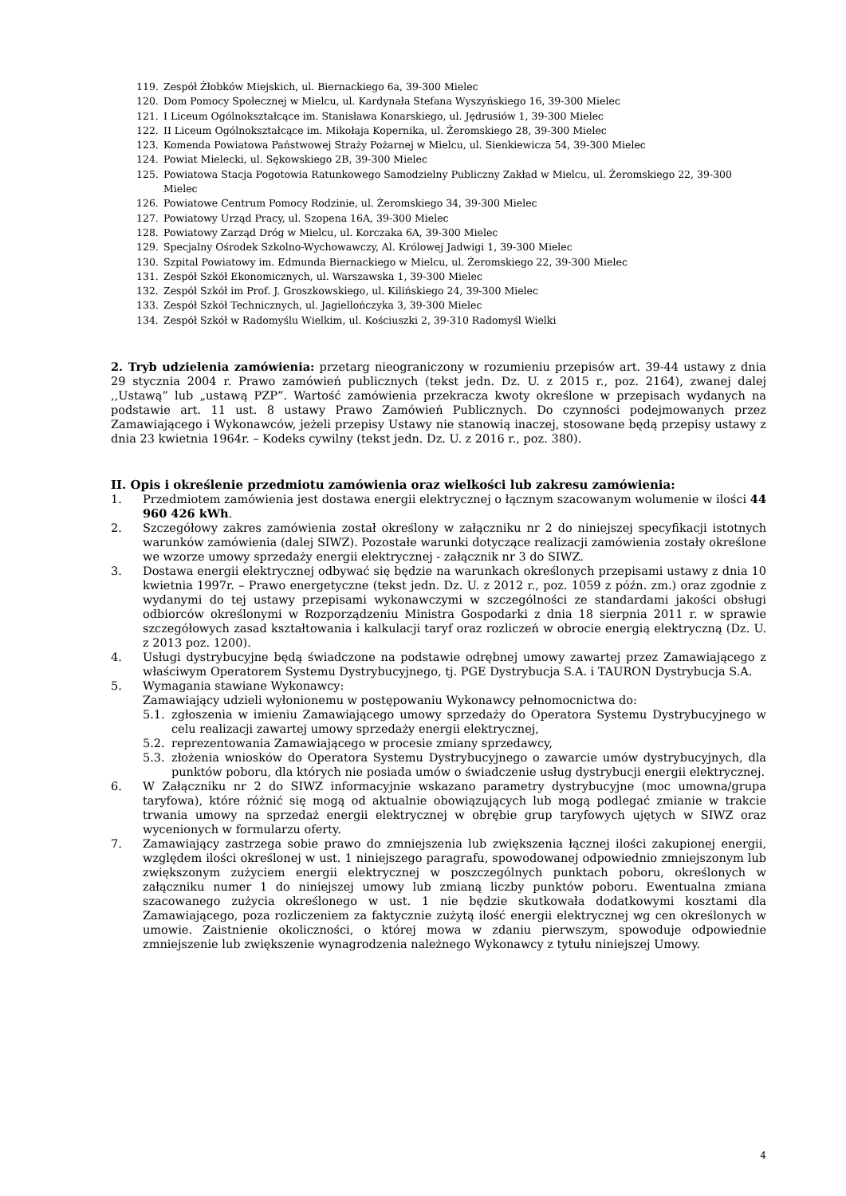119. Zespół Żłobków Miejskich, ul. Biernackiego 6a, 39-300 Mielec
120. Dom Pomocy Społecznej w Mielcu, ul. Kardynała Stefana Wyszyńskiego 16, 39-300 Mielec
121. I Liceum Ogólnokształcące im. Stanisława Konarskiego, ul. Jędrusiów 1, 39-300 Mielec
122. II Liceum Ogólnokształcące im. Mikołaja Kopernika, ul. Żeromskiego 28, 39-300 Mielec
123. Komenda Powiatowa Państwowej Straży Pożarnej w Mielcu, ul. Sienkiewicza 54, 39-300 Mielec
124. Powiat Mielecki, ul. Sękowskiego 2B, 39-300 Mielec
125. Powiatowa Stacja Pogotowia Ratunkowego Samodzielny Publiczny Zakład w Mielcu, ul. Żeromskiego 22, 39-300 Mielec
126. Powiatowe Centrum Pomocy Rodzinie, ul. Żeromskiego 34, 39-300 Mielec
127. Powiatowy Urząd Pracy, ul. Szopena 16A, 39-300 Mielec
128. Powiatowy Zarząd Dróg w Mielcu, ul. Korczaka 6A, 39-300 Mielec
129. Specjalny Ośrodek Szkolno-Wychowawczy, Al. Królowej Jadwigi 1, 39-300 Mielec
130. Szpital Powiatowy im. Edmunda Biernackiego w Mielcu, ul. Żeromskiego 22, 39-300 Mielec
131. Zespół Szkół Ekonomicznych, ul. Warszawska 1, 39-300 Mielec
132. Zespół Szkół im Prof. J. Groszkowskiego, ul. Kilińskiego 24, 39-300 Mielec
133. Zespół Szkół Technicznych, ul. Jagiellończyka 3, 39-300 Mielec
134. Zespół Szkół w Radomyślu Wielkim, ul. Kościuszki 2, 39-310 Radomyśl Wielki
2. Tryb udzielenia zamówienia: przetarg nieograniczony w rozumieniu przepisów art. 39-44 ustawy z dnia 29 stycznia 2004 r. Prawo zamówień publicznych (tekst jedn. Dz. U. z 2015 r., poz. 2164), zwanej dalej ,,Ustawą” lub „ustawą PZP”. Wartość zamówienia przekracza kwoty określone w przepisach wydanych na podstawie art. 11 ust. 8 ustawy Prawo Zamówień Publicznych. Do czynności podejmowanych przez Zamawiającego i Wykonawców, jeżeli przepisy Ustawy nie stanowią inaczej, stosowane będą przepisy ustawy z dnia 23 kwietnia 1964r. – Kodeks cywilny (tekst jedn. Dz. U. z 2016 r., poz. 380).
II. Opis i określenie przedmiotu zamówienia oraz wielkości lub zakresu zamówienia:
1. Przedmiotem zamówienia jest dostawa energii elektrycznej o łącznym szacowanym wolumenie w ilości 44 960 426 kWh.
2. Szczegółowy zakres zamówienia został określony w załączniku nr 2 do niniejszej specyfikacji istotnych warunków zamówienia (dalej SIWZ). Pozostałe warunki dotyczące realizacji zamówienia zostały określone we wzorze umowy sprzedaży energii elektrycznej - załącznik nr 3 do SIWZ.
3. Dostawa energii elektrycznej odbywać się będzie na warunkach określonych przepisami ustawy z dnia 10 kwietnia 1997r. – Prawo energetyczne (tekst jedn. Dz. U. z 2012 r., poz. 1059 z późn. zm.) oraz zgodnie z wydanymi do tej ustawy przepisami wykonawczymi w szczególności ze standardami jakości obsługi odbiorców określonymi w Rozporządzeniu Ministra Gospodarki z dnia 18 sierpnia 2011 r. w sprawie szczegółowych zasad kształtowania i kalkulacji taryf oraz rozliczeń w obrocie energią elektryczną (Dz. U. z 2013 poz. 1200).
4. Usługi dystrybucyjne będą świadczone na podstawie odrębnej umowy zawartej przez Zamawiającego z właściwym Operatorem Systemu Dystrybucyjnego, tj. PGE Dystrybucja S.A. i TAURON Dystrybucja S.A.
5. Wymagania stawiane Wykonawcy:
Zamawiający udzieli wyłonionemu w postępowaniu Wykonawcy pełnomocnictwa do:
5.1. zgłoszenia w imieniu Zamawiającego umowy sprzedaży do Operatora Systemu Dystrybucyjnego w celu realizacji zawartej umowy sprzedaży energii elektrycznej,
5.2. reprezentowania Zamawiającego w procesie zmiany sprzedawcy,
5.3. złożenia wniosków do Operatora Systemu Dystrybucyjnego o zawarcie umów dystrybucyjnych, dla punktów poboru, dla których nie posiada umów o świadczenie usług dystrybucji energii elektrycznej.
6. W Załączniku nr 2 do SIWZ informacyjnie wskazano parametry dystrybucyjne (moc umowna/grupa taryfowa), które różnić się mogą od aktualnie obowiązujących lub mogą podlegać zmianie w trakcie trwania umowy na sprzedaż energii elektrycznej w obrębie grup taryfowych ujętych w SIWZ oraz wycenionych w formularzu oferty.
7. Zamawiający zastrzega sobie prawo do zmniejszenia lub zwiększenia łącznej ilości zakupionej energii, względem ilości określonej w ust. 1 niniejszego paragrafu, spowodowanej odpowiednio zmniejszonym lub zwiększonym zużyciem energii elektrycznej w poszczególnych punktach poboru, określonych w załączniku numer 1 do niniejszej umowy lub zmianą liczby punktów poboru. Ewentualna zmiana szacowanego zużycia określonego w ust. 1 nie będzie skutkowała dodatkowymi kosztami dla Zamawiającego, poza rozliczeniem za faktycznie zużytą ilość energii elektrycznej wg cen określonych w umowie. Zaistnienie okoliczności, o której mowa w zdaniu pierwszym, spowoduje odpowiednie zmniejszenie lub zwiększenie wynagrodzenia należnego Wykonawcy z tytułu niniejszej Umowy.
4